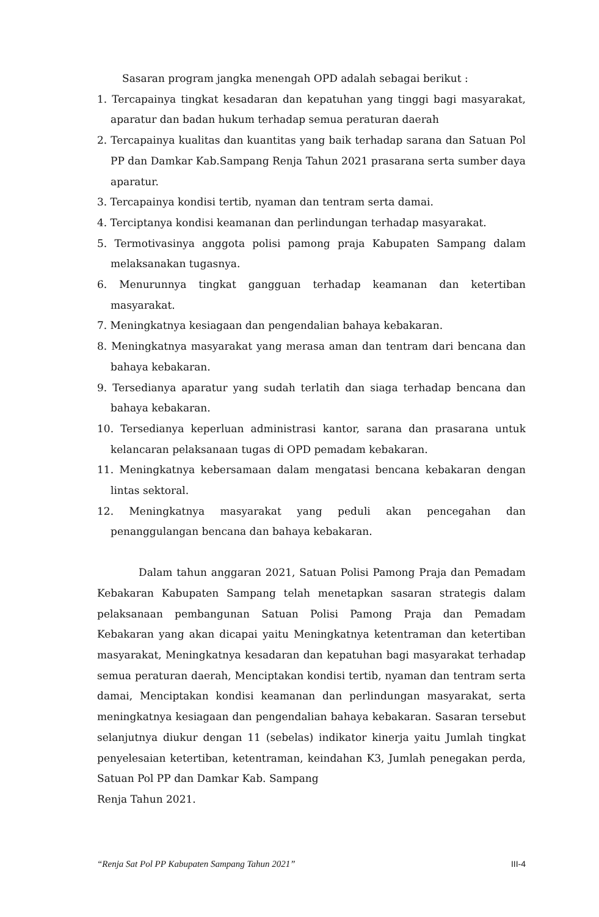Sasaran program jangka menengah OPD adalah sebagai berikut :
1. Tercapainya tingkat kesadaran dan kepatuhan yang tinggi bagi masyarakat, aparatur dan badan hukum terhadap semua peraturan daerah
2. Tercapainya kualitas dan kuantitas yang baik terhadap sarana dan Satuan Pol PP dan Damkar Kab.Sampang Renja Tahun 2021 prasarana serta sumber daya aparatur.
3. Tercapainya kondisi tertib, nyaman dan tentram serta damai.
4. Terciptanya kondisi keamanan dan perlindungan terhadap masyarakat.
5. Termotivasinya anggota polisi pamong praja Kabupaten Sampang dalam melaksanakan tugasnya.
6. Menurunnya tingkat gangguan terhadap keamanan dan ketertiban masyarakat.
7. Meningkatnya kesiagaan dan pengendalian bahaya kebakaran.
8. Meningkatnya masyarakat yang merasa aman dan tentram dari bencana dan bahaya kebakaran.
9. Tersedianya aparatur yang sudah terlatih dan siaga terhadap bencana dan bahaya kebakaran.
10. Tersedianya keperluan administrasi kantor, sarana dan prasarana untuk kelancaran pelaksanaan tugas di OPD pemadam kebakaran.
11. Meningkatnya kebersamaan dalam mengatasi bencana kebakaran dengan lintas sektoral.
12. Meningkatnya masyarakat yang peduli akan pencegahan dan penanggulangan bencana dan bahaya kebakaran.
Dalam tahun anggaran 2021, Satuan Polisi Pamong Praja dan Pemadam Kebakaran Kabupaten Sampang telah menetapkan sasaran strategis dalam pelaksanaan pembangunan Satuan Polisi Pamong Praja dan Pemadam Kebakaran yang akan dicapai yaitu Meningkatnya ketentraman dan ketertiban masyarakat, Meningkatnya kesadaran dan kepatuhan bagi masyarakat terhadap semua peraturan daerah, Menciptakan kondisi tertib, nyaman dan tentram serta damai, Menciptakan kondisi keamanan dan perlindungan masyarakat, serta meningkatnya kesiagaan dan pengendalian bahaya kebakaran. Sasaran tersebut selanjutnya diukur dengan 11 (sebelas) indikator kinerja yaitu Jumlah tingkat penyelesaian ketertiban, ketentraman, keindahan K3, Jumlah penegakan perda, Satuan Pol PP dan Damkar Kab. Sampang
Renja Tahun 2021.
“Renja Sat Pol PP Kabupaten Sampang Tahun 2021” III-4